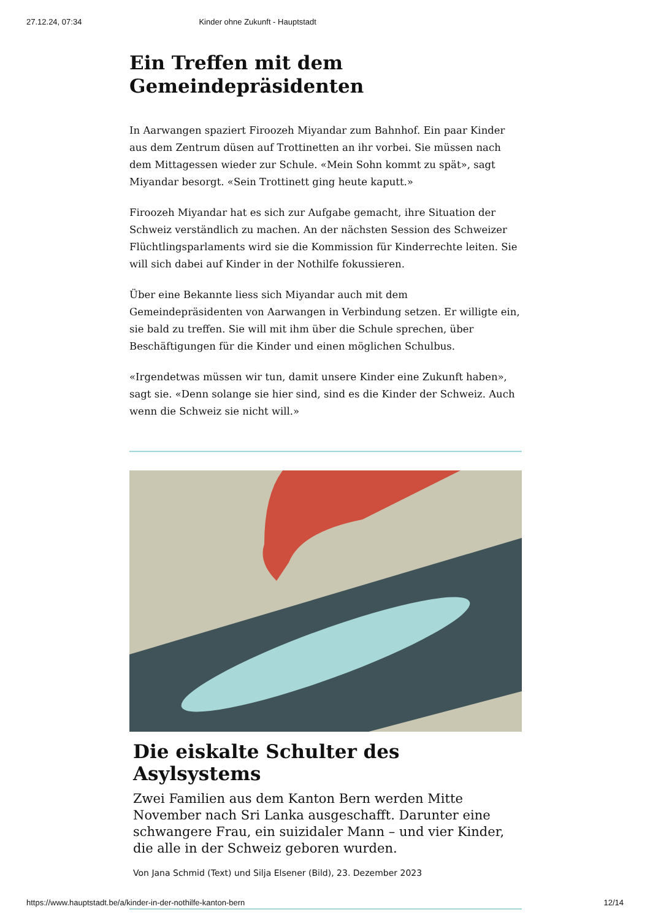27.12.24, 07:34 Kinder ohne Zukunft - Hauptstadt
Ein Treffen mit dem Gemeindepräsidenten
In Aarwangen spaziert Firoozeh Miyandar zum Bahnhof. Ein paar Kinder aus dem Zentrum düsen auf Trottinetten an ihr vorbei. Sie müssen nach dem Mittagessen wieder zur Schule. «Mein Sohn kommt zu spät», sagt Miyandar besorgt. «Sein Trottinett ging heute kaputt.»
Firoozeh Miyandar hat es sich zur Aufgabe gemacht, ihre Situation der Schweiz verständlich zu machen. An der nächsten Session des Schweizer Flüchtlingsparlaments wird sie die Kommission für Kinderrechte leiten. Sie will sich dabei auf Kinder in der Nothilfe fokussieren.
Über eine Bekannte liess sich Miyandar auch mit dem Gemeindepräsidenten von Aarwangen in Verbindung setzen. Er willigte ein, sie bald zu treffen. Sie will mit ihm über die Schule sprechen, über Beschäftigungen für die Kinder und einen möglichen Schulbus.
«Irgendetwas müssen wir tun, damit unsere Kinder eine Zukunft haben», sagt sie. «Denn solange sie hier sind, sind es die Kinder der Schweiz. Auch wenn die Schweiz sie nicht will.»
Die eiskalte Schulter des Asylsystems
Zwei Familien aus dem Kanton Bern werden Mitte November nach Sri Lanka ausgeschafft. Darunter eine schwangere Frau, ein suizidaler Mann – und vier Kinder, die alle in der Schweiz geboren wurden.
Von Jana Schmid (Text) und Silja Elsener (Bild), 23. Dezember 2023
https://www.hauptstadt.be/a/kinder-in-der-nothilfe-kanton-bern 12/14